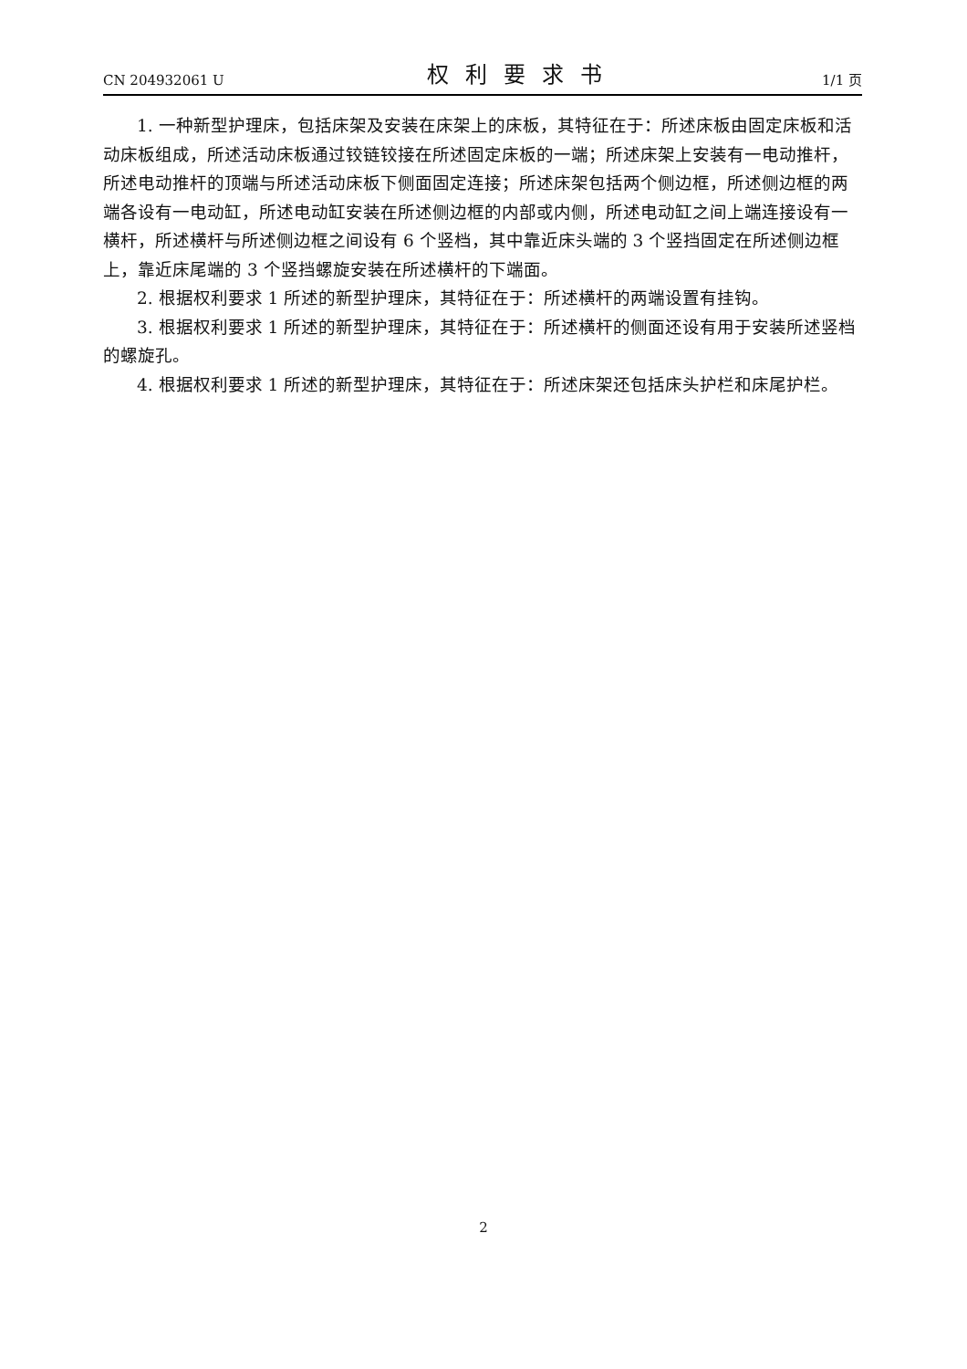CN 204932061 U 权利要求书 1/1 页
1. 一种新型护理床，包括床架及安装在床架上的床板，其特征在于：所述床板由固定床板和活动床板组成，所述活动床板通过铰链铰接在所述固定床板的一端；所述床架上安装有一电动推杆，所述电动推杆的顶端与所述活动床板下侧面固定连接；所述床架包括两个侧边框，所述侧边框的两端各设有一电动缸，所述电动缸安装在所述侧边框的内部或内侧，所述电动缸之间上端连接设有一横杆，所述横杆与所述侧边框之间设有 6 个竖档，其中靠近床头端的 3 个竖挡固定在所述侧边框上，靠近床尾端的 3 个竖挡螺旋安装在所述横杆的下端面。
2. 根据权利要求 1 所述的新型护理床，其特征在于：所述横杆的两端设置有挂钩。
3. 根据权利要求 1 所述的新型护理床，其特征在于：所述横杆的侧面还设有用于安装所述竖档的螺旋孔。
4. 根据权利要求 1 所述的新型护理床，其特征在于：所述床架还包括床头护栏和床尾护栏。
2